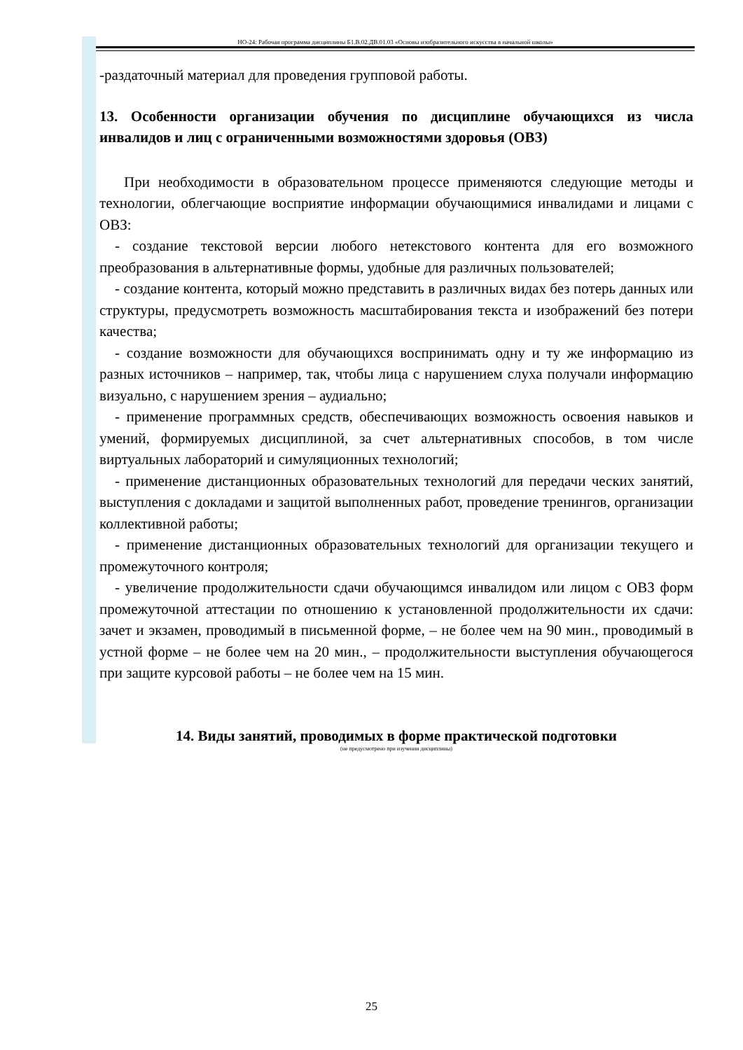НО-24: Рабочая программа дисциплины Б1.В.02.ДВ.01.03 «Основы изобразительного искусства в начальной школы»
-раздаточный материал для проведения групповой работы.
13. Особенности организации обучения по дисциплине обучающихся из числа инвалидов и лиц с ограниченными возможностями здоровья (ОВЗ)
При необходимости в образовательном процессе применяются следующие методы и технологии, облегчающие восприятие информации обучающимися инвалидами и лицами с ОВЗ:
- создание текстовой версии любого нетекстового контента для его возможного преобразования в альтернативные формы, удобные для различных пользователей;
- создание контента, который можно представить в различных видах без потерь данных или структуры, предусмотреть возможность масштабирования текста и изображений без потери качества;
- создание возможности для обучающихся воспринимать одну и ту же информацию из разных источников – например, так, чтобы лица с нарушением слуха получали информацию визуально, с нарушением зрения – аудиально;
- применение программных средств, обеспечивающих возможность освоения навыков и умений, формируемых дисциплиной, за счет альтернативных способов, в том числе виртуальных лабораторий и симуляционных технологий;
- применение дистанционных образовательных технологий для передачи ческих занятий, выступления с докладами и защитой выполненных работ, проведение тренингов, организации коллективной работы;
- применение дистанционных образовательных технологий для организации текущего и промежуточного контроля;
- увеличение продолжительности сдачи обучающимся инвалидом или лицом с ОВЗ форм промежуточной аттестации по отношению к установленной продолжительности их сдачи: зачет и экзамен, проводимый в письменной форме, – не более чем на 90 мин., проводимый в устной форме – не более чем на 20 мин., – продолжительности выступления обучающегося при защите курсовой работы – не более чем на 15 мин.
14. Виды занятий, проводимых в форме практической подготовки
(не предусмотрено при изучении дисциплины)
25